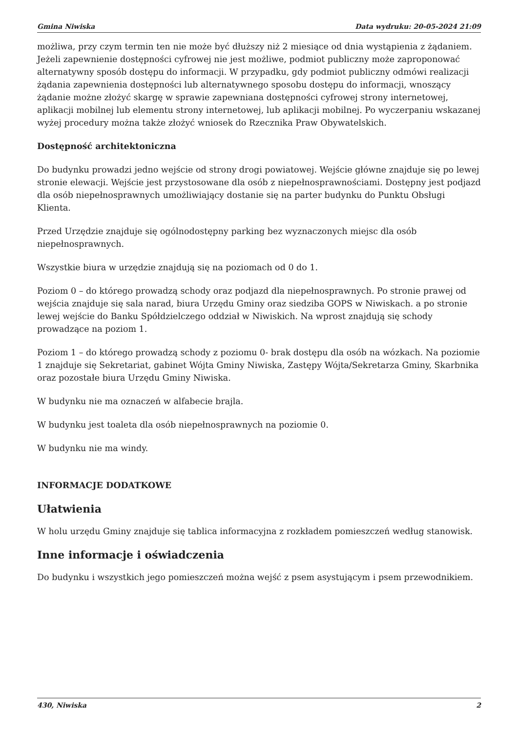Gmina Niwiska Data wydruku: 20-05-2024 21:09
możliwa, przy czym termin ten nie może być dłuższy niż 2 miesiące od dnia wystąpienia z żądaniem. Jeżeli zapewnienie dostępności cyfrowej nie jest możliwe, podmiot publiczny może zaproponować alternatywny sposób dostępu do informacji. W przypadku, gdy podmiot publiczny odmówi realizacji żądania zapewnienia dostępności lub alternatywnego sposobu dostępu do informacji, wnoszący żądanie możne złożyć skargę w sprawie zapewniana dostępności cyfrowej strony internetowej, aplikacji mobilnej lub elementu strony internetowej, lub aplikacji mobilnej. Po wyczerpaniu wskazanej wyżej procedury można także złożyć wniosek do Rzecznika Praw Obywatelskich.
Dostępność architektoniczna
Do budynku prowadzi jedno wejście od strony drogi powiatowej. Wejście główne znajduje się po lewej stronie elewacji. Wejście jest przystosowane dla osób z niepełnosprawnościami. Dostępny jest podjazd dla osób niepełnosprawnych umożliwiający dostanie się na parter budynku do Punktu Obsługi Klienta.
Przed Urzędzie znajduje się ogólnodostępny parking bez wyznaczonych miejsc dla osób niepełnosprawnych.
Wszystkie biura w urzędzie znajdują się na poziomach od 0 do 1.
Poziom 0 – do którego prowadzą schody oraz podjazd dla niepełnosprawnych. Po stronie prawej od wejścia znajduje się sala narad, biura Urzędu Gminy oraz siedziba GOPS w Niwiskach. a po stronie lewej wejście do Banku Spółdzielczego oddział w Niwiskich. Na wprost znajdują się schody prowadzące na poziom 1.
Poziom 1 – do którego prowadzą schody z poziomu 0- brak dostępu dla osób na wózkach. Na poziomie 1 znajduje się Sekretariat, gabinet Wójta Gminy Niwiska, Zastępy Wójta/Sekretarza Gminy, Skarbnika oraz pozostałe biura Urzędu Gminy Niwiska.
W budynku nie ma oznaczeń w alfabecie brajla.
W budynku jest toaleta dla osób niepełnosprawnych na poziomie 0.
W budynku nie ma windy.
INFORMACJE DODATKOWE
Ułatwienia
W holu urzędu Gminy znajduje się tablica informacyjna z rozkładem pomieszczeń według stanowisk.
Inne informacje i oświadczenia
Do budynku i wszystkich jego pomieszczeń można wejść z psem asystującym i psem przewodnikiem.
430, Niwiska 2